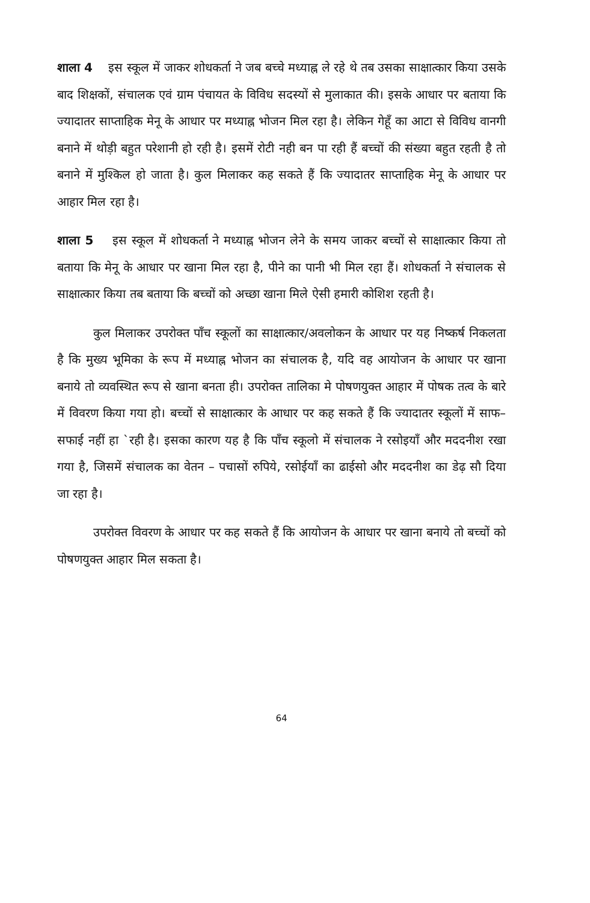शाला 4 इस स्कूल में जाकर शोधकर्ता ने जब बच्चे मध्याह्न ले रहे थे तब उसका साक्षात्कार किया उसके बाद शिक्षकों, संचालक एवं ग्राम पंचायत के विविध सदस्यों से मुलाकात की। इसके आधार पर बताया कि ज्यादातर साप्ताहिक मेनू के आधार पर मध्याह्न भोजन मिल रहा है। लेकिन गेहूँ का आटा से विविध वानगी बनाने में थोड़ी बहुत परेशानी हो रही है। इसमें रोटी नही बन पा रही हैं बच्चों की संख्या बहुत रहती है तो बनाने में मुश्किल हो जाता है। कुल मिलाकर कह सकते हैं कि ज्यादातर साप्ताहिक मेनू के आधार पर आहार मिल रहा है।
शाला 5 इस स्कूल में शोधकर्ता ने मध्याह्न भोजन लेने के समय जाकर बच्चों से साक्षात्कार किया तो बताया कि मेनू के आधार पर खाना मिल रहा है, पीने का पानी भी मिल रहा हैं। शोधकर्ता ने संचालक से साक्षात्कार किया तब बताया कि बच्चों को अच्छा खाना मिले ऐसी हमारी कोशिश रहती है।
कुल मिलाकर उपरोक्त पाँच स्कूलों का साक्षात्कार/अवलोकन के आधार पर यह निष्कर्ष निकलता है कि मुख्य भूमिका के रूप में मध्याह्न भोजन का संचालक है, यदि वह आयोजन के आधार पर खाना बनाये तो व्यवस्थित रूप से खाना बनता ही। उपरोक्त तालिका मे पोषणयुक्त आहार में पोषक तत्व के बारे में विवरण किया गया हो। बच्चों से साक्षात्कार के आधार पर कह सकते हैं कि ज्यादातर स्कूलों में साफ–सफाई नहीं हा `रही है। इसका कारण यह है कि पाँच स्कूलो में संचालक ने रसोइयाँ और मददनीश रखा गया है, जिसमें संचालक का वेतन – पचासों रुपिये, रसोईयाँ का ढाईसो और मददनीश का डेढ़ सौ दिया जा रहा है।
उपरोक्त विवरण के आधार पर कह सकते हैं कि आयोजन के आधार पर खाना बनाये तो बच्चों को पोषणयुक्त आहार मिल सकता है।
64